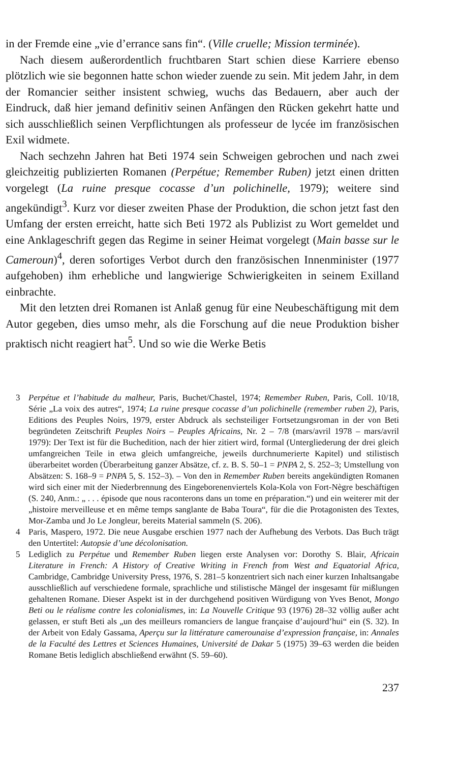in der Fremde eine „vie d’errance sans fin“. (Ville cruelle; Mission terminée).
Nach diesem außerordentlich fruchtbaren Start schien diese Karriere ebenso plötzlich wie sie begonnen hatte schon wieder zuende zu sein. Mit jedem Jahr, in dem der Romancier seither insistent schwieg, wuchs das Bedauern, aber auch der Eindruck, daß hier jemand definitiv seinen Anfängen den Rücken gekehrt hatte und sich ausschließlich seinen Verpflichtungen als professeur de lycée im französischen Exil widmete.
Nach sechzehn Jahren hat Beti 1974 sein Schweigen gebrochen und nach zwei gleichzeitig publizierten Romanen (Perpétue; Remember Ruben) jetzt einen dritten vorgelegt (La ruine presque cocasse d’un polichinelle, 1979); weitere sind angekündigt<sup>3</sup>. Kurz vor dieser zweiten Phase der Produktion, die schon jetzt fast den Umfang der ersten erreicht, hatte sich Beti 1972 als Publizist zu Wort gemeldet und eine Anklageschrift gegen das Regime in seiner Heimat vorgelegt (Main basse sur le Cameroun)<sup>4</sup>, deren sofortiges Verbot durch den französischen Innenminister (1977 aufgehoben) ihm erhebliche und langwierige Schwierigkeiten in seinem Exilland einbrachte.
Mit den letzten drei Romanen ist Anlaß genug für eine Neubeschäftigung mit dem Autor gegeben, dies umso mehr, als die Forschung auf die neue Produktion bisher praktisch nicht reagiert hat<sup>5</sup>. Und so wie die Werke Betis
3 Perpétue et l’habitude du malheur, Paris, Buchet/Chastel, 1974; Remember Ruben, Paris, Coll. 10/18, Série „La voix des autres“, 1974; La ruine presque cocasse d’un polichinelle (remember ruben 2), Paris, Editions des Peuples Noirs, 1979, erster Abdruck als sechsteiliger Fortsetzungsroman in der von Beti begründeten Zeitschrift Peuples Noirs – Peuples Africains, Nr. 2 – 7/8 (mars/avril 1978 – mars/avril 1979): Der Text ist für die Buchedition, nach der hier zitiert wird, formal (Untergliederung der drei gleich umfangreichen Teile in etwa gleich umfangreiche, jeweils durchnumerierte Kapitel) und stilistisch überarbeitet worden (Überarbeitung ganzer Absätze, cf. z. B. S. 50–1 = PNPA 2, S. 252–3; Umstellung von Absätzen: S. 168–9 = PNPA 5, S. 152–3). – Von den in Remember Ruben bereits angekündigten Romanen wird sich einer mit der Niederbrennung des Eingeborenenviertels Kola-Kola von Fort-Nègre beschäftigen (S. 240, Anm.: „ . . . épisode que nous raconterons dans un tome en préparation.“) und ein weiterer mit der „histoire merveilleuse et en même temps sanglante de Baba Toura“, für die die Protagonisten des Textes, Mor-Zamba und Jo Le Jongleur, bereits Material sammeln (S. 206).
4 Paris, Maspero, 1972. Die neue Ausgabe erschien 1977 nach der Aufhebung des Verbots. Das Buch trägt den Untertitel: Autopsie d’une décolonisation.
5 Lediglich zu Perpétue und Remember Ruben liegen erste Analysen vor: Dorothy S. Blair, Africain Literature in French: A History of Creative Writing in French from West and Equatorial Africa, Cambridge, Cambridge University Press, 1976, S. 281–5 konzentriert sich nach einer kurzen Inhaltsangabe ausschließlich auf verschiedene formale, sprachliche und stilistische Mängel der insgesamt für mißlungen gehaltenen Romane. Dieser Aspekt ist in der durchgehend positiven Würdigung von Yves Benot, Mongo Beti ou le réalisme contre les colonialismes, in: La Nouvelle Critique 93 (1976) 28–32 völlig außer acht gelassen, er stuft Beti als „un des meilleurs romanciers de langue française d’aujourd’hui“ ein (S. 32). In der Arbeit von Edaly Gassama, Aperçu sur la littérature camerounaise d’expression française, in: Annales de la Faculté des Lettres et Sciences Humaines, Université de Dakar 5 (1975) 39–63 werden die beiden Romane Betis lediglich abschließend erwähnt (S. 59–60).
237